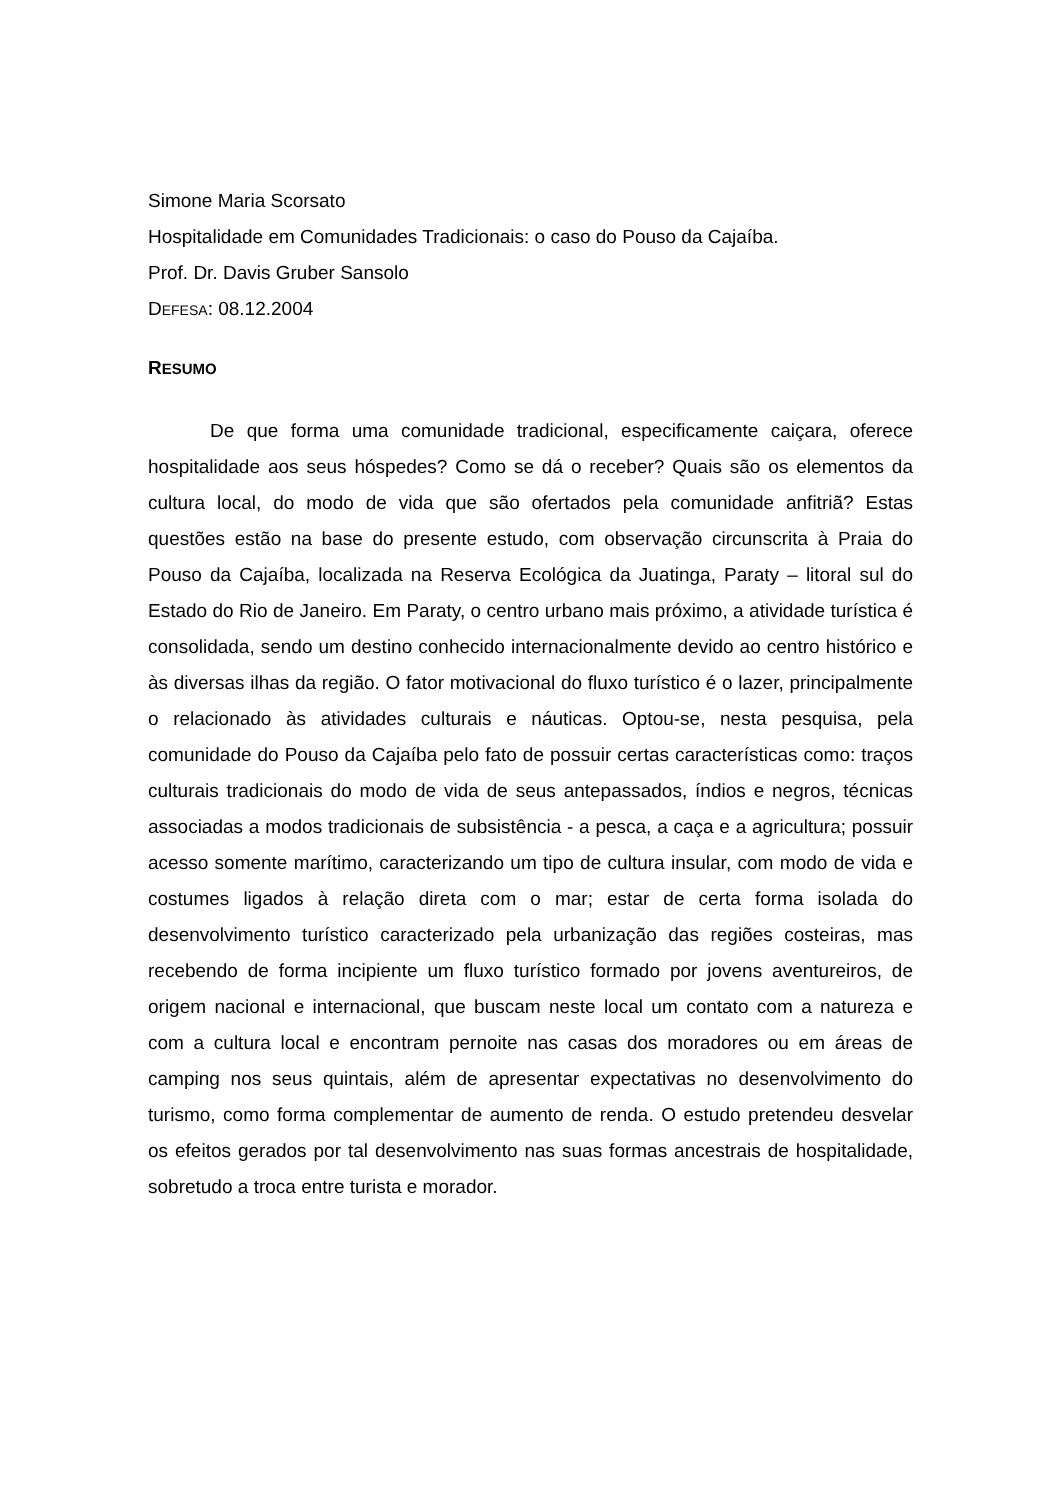Simone Maria Scorsato
Hospitalidade em Comunidades Tradicionais: o caso do Pouso da Cajaíba.
Prof. Dr. Davis Gruber Sansolo
DEFESA: 08.12.2004
RESUMO
De que forma uma comunidade tradicional, especificamente caiçara, oferece hospitalidade aos seus hóspedes? Como se dá o receber? Quais são os elementos da cultura local, do modo de vida que são ofertados pela comunidade anfitriã? Estas questões estão na base do presente estudo, com observação circunscrita à Praia do Pouso da Cajaíba, localizada na Reserva Ecológica da Juatinga, Paraty – litoral sul do Estado do Rio de Janeiro. Em Paraty, o centro urbano mais próximo, a atividade turística é consolidada, sendo um destino conhecido internacionalmente devido ao centro histórico e às diversas ilhas da região. O fator motivacional do fluxo turístico é o lazer, principalmente o relacionado às atividades culturais e náuticas. Optou-se, nesta pesquisa, pela comunidade do Pouso da Cajaíba pelo fato de possuir certas características como: traços culturais tradicionais do modo de vida de seus antepassados, índios e negros, técnicas associadas a modos tradicionais de subsistência - a pesca, a caça e a agricultura; possuir acesso somente marítimo, caracterizando um tipo de cultura insular, com modo de vida e costumes ligados à relação direta com o mar; estar de certa forma isolada do desenvolvimento turístico caracterizado pela urbanização das regiões costeiras, mas recebendo de forma incipiente um fluxo turístico formado por jovens aventureiros, de origem nacional e internacional, que buscam neste local um contato com a natureza e com a cultura local e encontram pernoite nas casas dos moradores ou em áreas de camping nos seus quintais, além de apresentar expectativas no desenvolvimento do turismo, como forma complementar de aumento de renda. O estudo pretendeu desvelar os efeitos gerados por tal desenvolvimento nas suas formas ancestrais de hospitalidade, sobretudo a troca entre turista e morador.